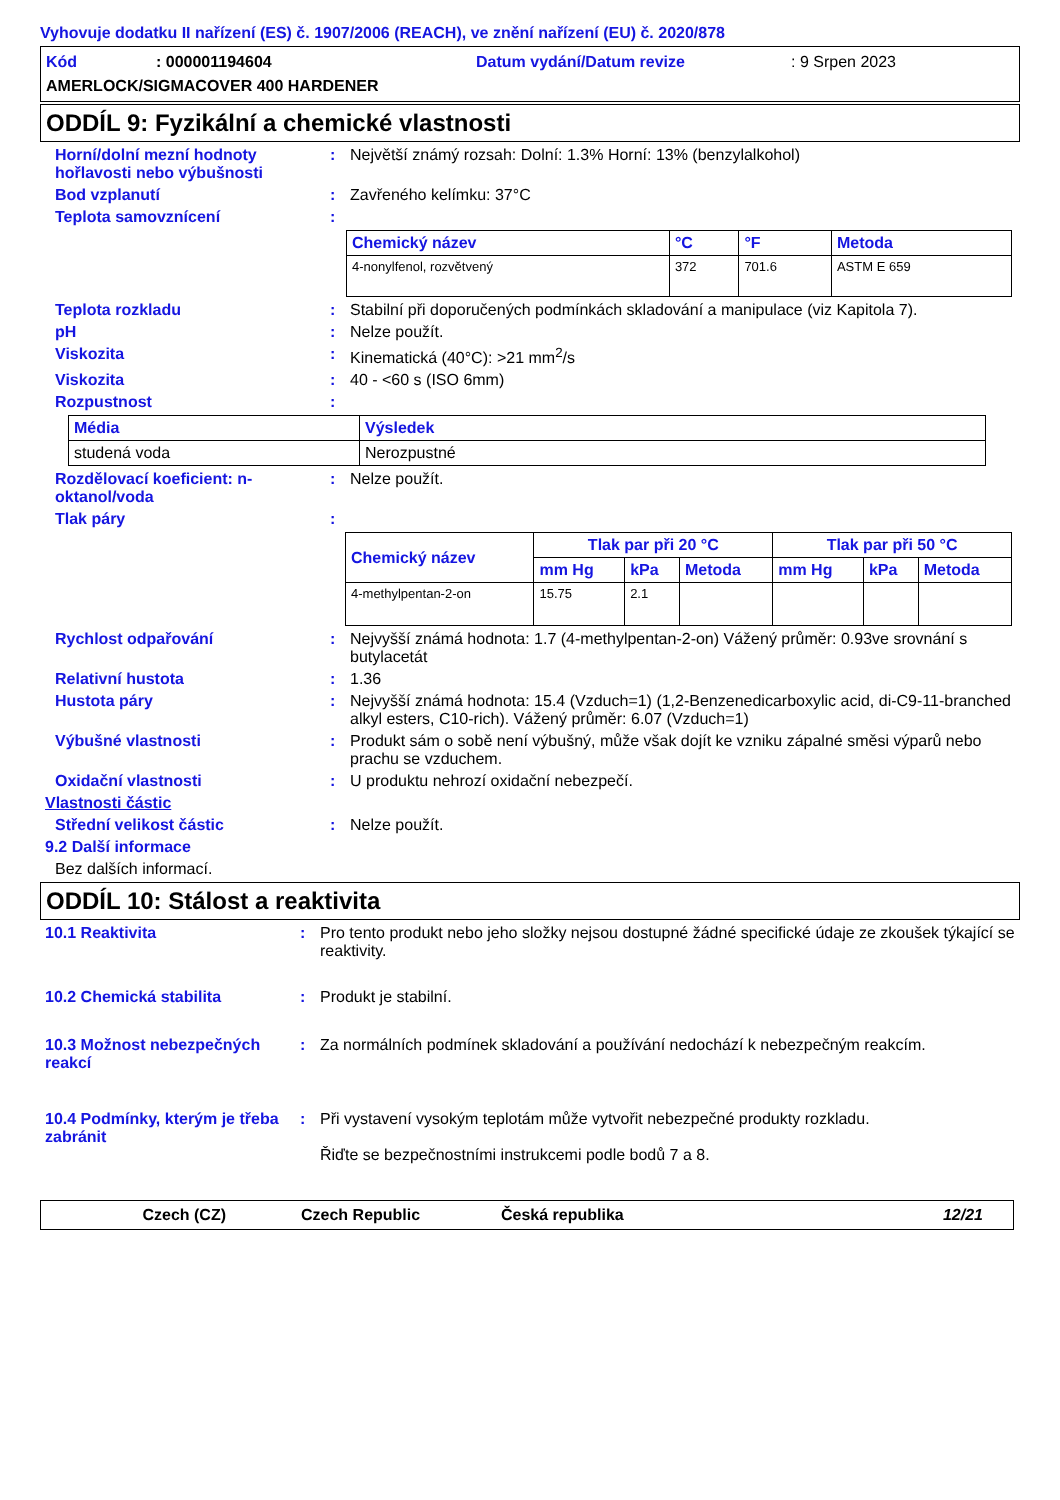Vyhovuje dodatku II nařízení (ES) č. 1907/2006 (REACH), ve znění nařízení (EU) č. 2020/878
Kód: 000001194604 Datum vydání/Datum revize: 9 Srpen 2023
AMERLOCK/SIGMACOVER 400 HARDENER
ODDÍL 9: Fyzikální a chemické vlastnosti
Horní/dolní mezní hodnoty hořlavosti nebo výbušnosti
: Největší známý rozsah: Dolní: 1.3% Horní: 13% (benzylalkohol)
Bod vzplanutí : Zavřeného kelímku: 37°C
Teplota samovznícení :
| Chemický název | °C | °F | Metoda |
| --- | --- | --- | --- |
| 4-nonylfenol, rozvětvený | 372 | 701.6 | ASTM E 659 |
Teplota rozkladu : Stabilní při doporučených podmínkách skladování a manipulace (viz Kapitola 7).
pH : Nelze použít.
Viskozita : Kinematická (40°C): >21 mm<sup>2</sup>/s
Viskozita : 40 - <60 s (ISO 6mm)
Rozpustnost :
| Média | Výsledek |
| --- | --- |
| studená voda | Nerozpustné |
Rozdělovací koeficient: n-oktanol/voda
: Nelze použít.
Tlak páry :
| Chemický název | Tlak par při 20 °C | | | Tlak par při 50 °C | | |
| --- | --- | --- | --- | --- | --- | --- |
| | mm Hg | kPa | Metoda | mm Hg | kPa | Metoda |
| 4-methylpentan-2-on | 15.75 | 2.1 | | | | |
Rychlost odpařování : Nejvyšší známá hodnota: 1.7 (4-methylpentan-2-on) Vážený průměr: 0.93ve srovnání s butylacetát
Relativní hustota : 1.36
Hustota páry : Nejvyšší známá hodnota: 15.4 (Vzduch=1) (1,2-Benzenedicarboxylic acid, di-C9-11-branched alkyl esters, C10-rich). Vážený průměr: 6.07 (Vzduch=1)
Výbušné vlastnosti : Produkt sám o sobě není výbušný, může však dojít ke vzniku zápalné směsi výparů nebo prachu se vzduchem.
Oxidační vlastnosti : U produktu nehrozí oxidační nebezpečí.
Vlastnosti částic
Střední velikost částic : Nelze použít.
9.2 Další informace
Bez dalších informací.
ODDÍL 10: Stálost a reaktivita
10.1 Reaktivita : Pro tento produkt nebo jeho složky nejsou dostupné žádné specifické údaje ze zkoušek týkající se reaktivity.
10.2 Chemická stabilita : Produkt je stabilní.
10.3 Možnost nebezpečných reakcí
: Za normálních podmínek skladování a používání nedochází k nebezpečným reakcím.
10.4 Podmínky, kterým je třeba zabránit
: Při vystavení vysokým teplotám může vytvořit nebezpečné produkty rozkladu.
Řiďte se bezpečnostními instrukcemi podle bodů 7 a 8.
Czech (CZ) Czech Republic Česká republika 12/21